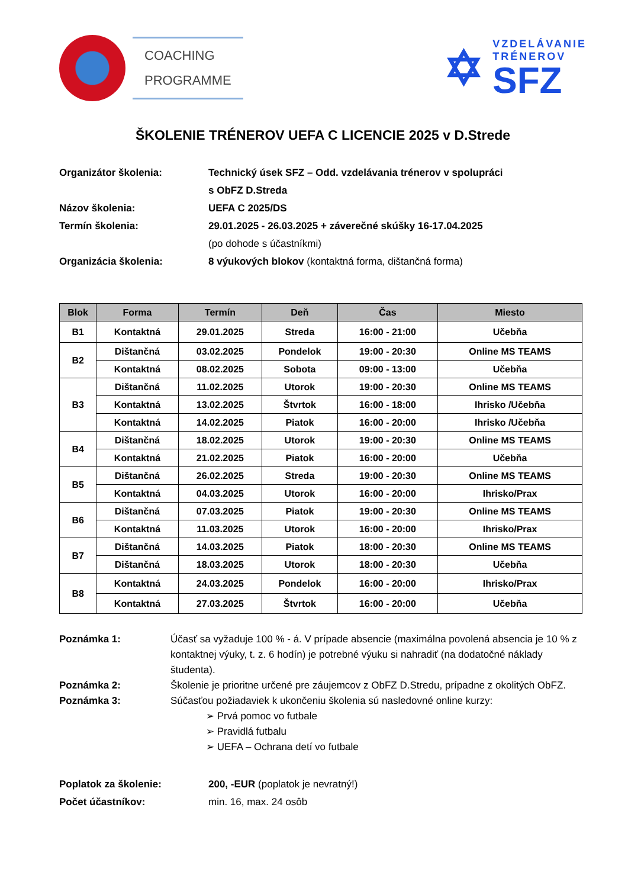COACHING
PROGRAMME
✡
VZDELÁVANIE
TRÉNEROV
SFZ
ŠKOLENIE TRÉNEROV UEFA C LICENCIE 2025 v D.Strede
Organizátor školenia:
Technický úsek SFZ – Odd. vzdelávania trénerov v spolupráci
s ObFZ D.Streda
Názov školenia:
UEFA C 2025/DS
Termín školenia:
29.01.2025 - 26.03.2025 + záverečné skúšky 16-17.04.2025
(po dohode s účastníkmi)
Organizácia školenia:
8 výukových blokov (kontaktná forma, dištančná forma)
| Blok | Forma | Termín | Deň | Čas | Miesto |
| --- | --- | --- | --- | --- | --- |
| B1 | Kontaktná | 29.01.2025 | Streda | 16:00 - 21:00 | Učebňa |
| B2 | Dištančná | 03.02.2025 | Pondelok | 19:00 - 20:30 | Online MS TEAMS |
| | Kontaktná | 08.02.2025 | Sobota | 09:00 - 13:00 | Učebňa |
| B3 | Dištančná | 11.02.2025 | Utorok | 19:00 - 20:30 | Online MS TEAMS |
| | Kontaktná | 13.02.2025 | Štvrtok | 16:00 - 18:00 | Ihrisko /Učebňa |
| | Kontaktná | 14.02.2025 | Piatok | 16:00 - 20:00 | Ihrisko /Učebňa |
| B4 | Dištančná | 18.02.2025 | Utorok | 19:00 - 20:30 | Online MS TEAMS |
| | Kontaktná | 21.02.2025 | Piatok | 16:00 - 20:00 | Učebňa |
| B5 | Dištančná | 26.02.2025 | Streda | 19:00 - 20:30 | Online MS TEAMS |
| | Kontaktná | 04.03.2025 | Utorok | 16:00 - 20:00 | Ihrisko/Prax |
| B6 | Dištančná | 07.03.2025 | Piatok | 19:00 - 20:30 | Online MS TEAMS |
| | Kontaktná | 11.03.2025 | Utorok | 16:00 - 20:00 | Ihrisko/Prax |
| B7 | Dištančná | 14.03.2025 | Piatok | 18:00 - 20:30 | Online MS TEAMS |
| | Dištančná | 18.03.2025 | Utorok | 18:00 - 20:30 | Učebňa |
| B8 | Kontaktná | 24.03.2025 | Pondelok | 16:00 - 20:00 | Ihrisko/Prax |
| | Kontaktná | 27.03.2025 | Štvrtok | 16:00 - 20:00 | Učebňa |
Poznámka 1:
Účasť sa vyžaduje 100 % - á. V prípade absencie (maximálna povolená absencia je 10 % z kontaktnej výuky, t. z. 6 hodín) je potrebné výuku si nahradiť (na dodatočné náklady študenta).
Poznámka 2:
Školenie je prioritne určené pre záujemcov z ObFZ D.Stredu, prípadne z okolitých ObFZ.
Poznámka 3:
Súčasťou požiadaviek k ukončeniu školenia sú nasledovné online kurzy:
➢ Prvá pomoc vo futbale
➢ Pravidlá futbalu
➢ UEFA – Ochrana detí vo futbale
Poplatok za školenie:
200, -EUR (poplatok je nevratný!)
Počet účastníkov:
min. 16, max. 24 osôb